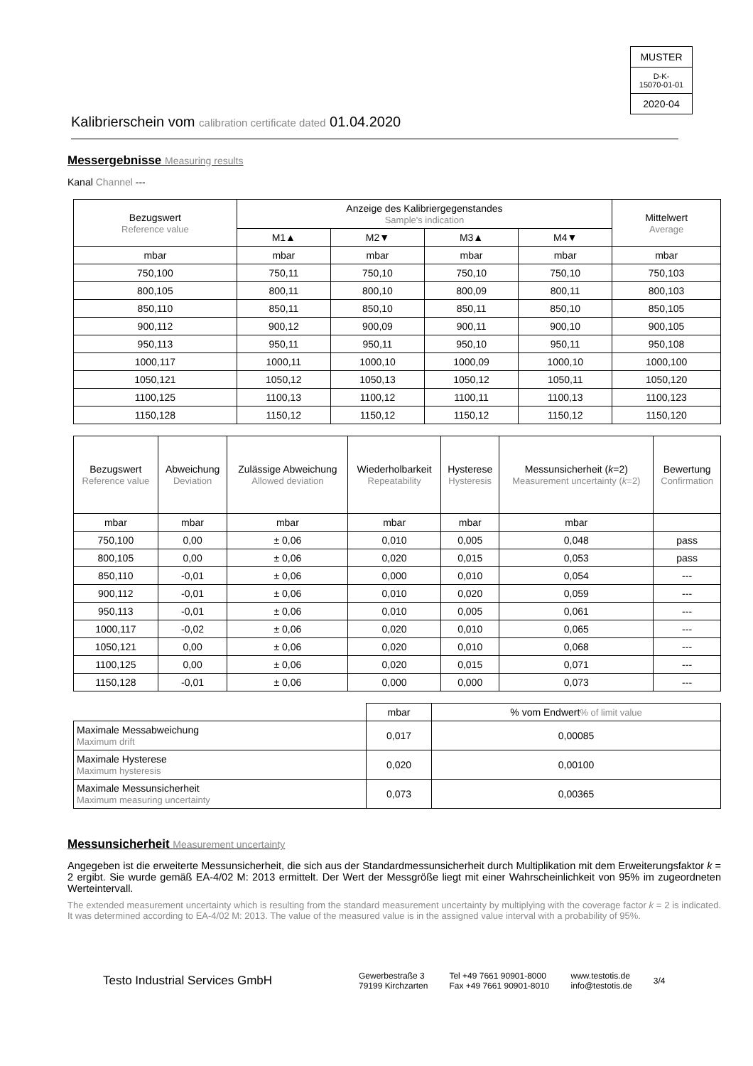MUSTER
D-K-
15070-01-01
2020-04
Kalibrierschein vom calibration certificate dated 01.04.2020
Messergebnisse Measuring results
Kanal Channel ---
| Bezugswert Reference value | Anzeige des Kalibriergegenstandes Sample's indication | | | | Mittelwert Average |
| --- | --- | --- | --- | --- | --- |
| | M1▲ | M2▼ | M3▲ | M4▼ | |
| mbar | mbar | mbar | mbar | mbar | mbar |
| 750,100 | 750,11 | 750,10 | 750,10 | 750,10 | 750,103 |
| 800,105 | 800,11 | 800,10 | 800,09 | 800,11 | 800,103 |
| 850,110 | 850,11 | 850,10 | 850,11 | 850,10 | 850,105 |
| 900,112 | 900,12 | 900,09 | 900,11 | 900,10 | 900,105 |
| 950,113 | 950,11 | 950,11 | 950,10 | 950,11 | 950,108 |
| 1000,117 | 1000,11 | 1000,10 | 1000,09 | 1000,10 | 1000,100 |
| 1050,121 | 1050,12 | 1050,13 | 1050,12 | 1050,11 | 1050,120 |
| 1100,125 | 1100,13 | 1100,12 | 1100,11 | 1100,13 | 1100,123 |
| 1150,128 | 1150,12 | 1150,12 | 1150,12 | 1150,12 | 1150,120 |
| Bezugswert Reference value | Abweichung Deviation | Zulässige Abweichung Allowed deviation | Wiederholbarkeit Repeatability | Hysterese Hysteresis | Messunsicherheit ( k =2) Measurement uncertainty ( k =2) | Bewertung Confirmation |
| --- | --- | --- | --- | --- | --- | --- |
| mbar | mbar | mbar | mbar | mbar | mbar | |
| 750,100 | 0,00 | ± 0,06 | 0,010 | 0,005 | 0,048 | pass |
| 800,105 | 0,00 | ± 0,06 | 0,020 | 0,015 | 0,053 | pass |
| 850,110 | -0,01 | ± 0,06 | 0,000 | 0,010 | 0,054 | --- |
| 900,112 | -0,01 | ± 0,06 | 0,010 | 0,020 | 0,059 | --- |
| 950,113 | -0,01 | ± 0,06 | 0,010 | 0,005 | 0,061 | --- |
| 1000,117 | -0,02 | ± 0,06 | 0,020 | 0,010 | 0,065 | --- |
| 1050,121 | 0,00 | ± 0,06 | 0,020 | 0,010 | 0,068 | --- |
| 1100,125 | 0,00 | ± 0,06 | 0,020 | 0,015 | 0,071 | --- |
| 1150,128 | -0,01 | ± 0,06 | 0,000 | 0,000 | 0,073 | --- |
| | mbar | % vom Endwert % of limit value |
| --- | --- | --- |
| Maximale Messabweichung Maximum drift | 0,017 | 0,00085 |
| Maximale Hysterese Maximum hysteresis | 0,020 | 0,00100 |
| Maximale Messunsicherheit Maximum measuring uncertainty | 0,073 | 0,00365 |
Messunsicherheit Measurement uncertainty
Angegeben ist die erweiterte Messunsicherheit, die sich aus der Standardmessunsicherheit durch Multiplikation mit dem Erweiterungsfaktor k = 2 ergibt. Sie wurde gemäß EA-4/02 M: 2013 ermittelt. Der Wert der Messgröße liegt mit einer Wahrscheinlichkeit von 95% im zugeordneten Werteintervall.
The extended measurement uncertainty which is resulting from the standard measurement uncertainty by multiplying with the coverage factor k = 2 is indicated. It was determined according to EA-4/02 M: 2013. The value of the measured value is in the assigned value interval with a probability of 95%.
Testo Industrial Services GmbH
Gewerbestraße 3
79199 Kirchzarten
Tel +49 7661 90901-8000
Fax +49 7661 90901-8010
www.testotis.de
info@testotis.de
3/4